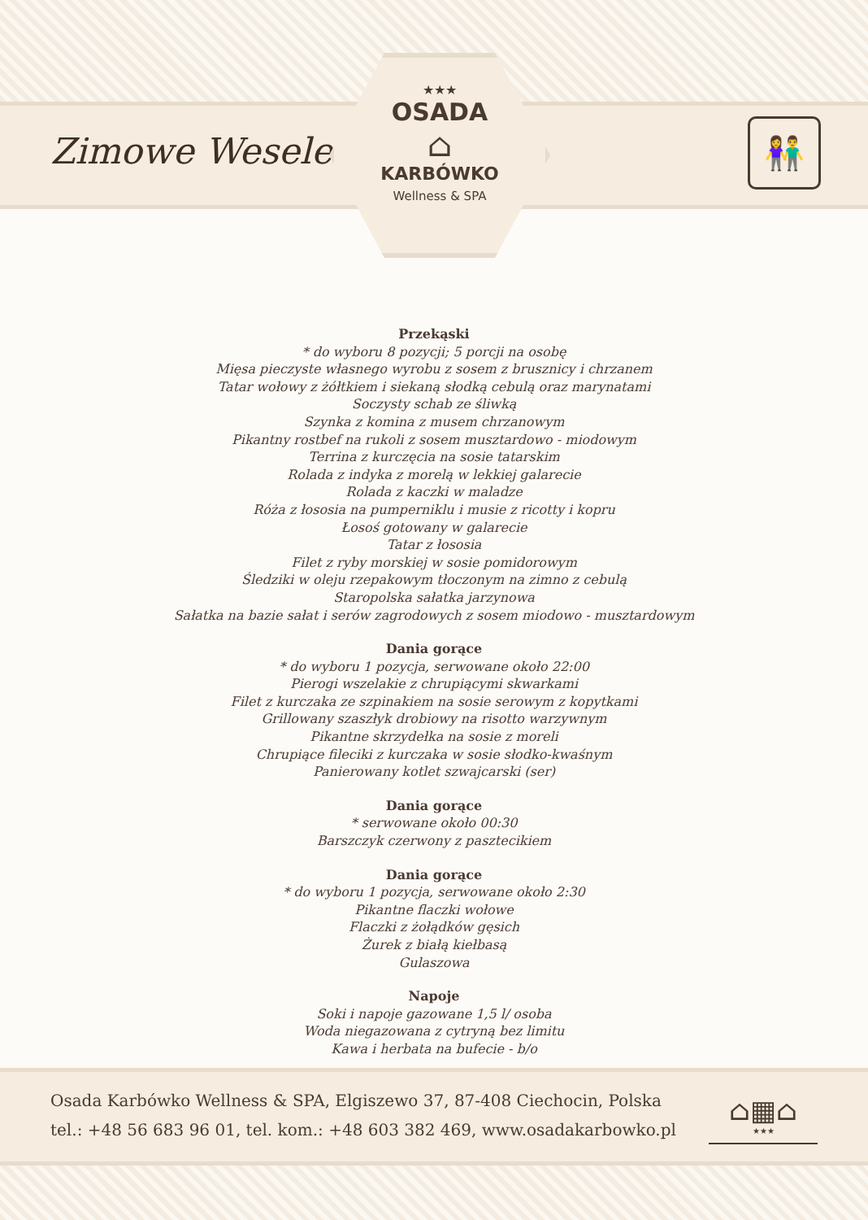Zimowe Wesele
★★★
OSADA
⌂
KARBÓWKO
Wellness & SPA
👫
Przekąski
* do wyboru 8 pozycji; 5 porcji na osobę
Mięsa pieczyste własnego wyrobu z sosem z brusznicy i chrzanem
Tatar wołowy z żółtkiem i siekaną słodką cebulą oraz marynatami
Soczysty schab ze śliwką
Szynka z komina z musem chrzanowym
Pikantny rostbef na rukoli z sosem musztardowo - miodowym
Terrina z kurczęcia na sosie tatarskim
Rolada z indyka z morelą w lekkiej galarecie
Rolada z kaczki w maladze
Róża z łososia na pumperniklu i musie z ricotty i kopru
Łosoś gotowany w galarecie
Tatar z łososia
Filet z ryby morskiej w sosie pomidorowym
Śledziki w oleju rzepakowym tłoczonym na zimno z cebulą
Staropolska sałatka jarzynowa
Sałatka na bazie sałat i serów zagrodowych z sosem miodowo - musztardowym
Dania gorące
* do wyboru 1 pozycja, serwowane około 22:00
Pierogi wszelakie z chrupiącymi skwarkami
Filet z kurczaka ze szpinakiem na sosie serowym z kopytkami
Grillowany szaszłyk drobiowy na risotto warzywnym
Pikantne skrzydełka na sosie z moreli
Chrupiące fileciki z kurczaka w sosie słodko-kwaśnym
Panierowany kotlet szwajcarski (ser)
Dania gorące
* serwowane około 00:30
Barszczyk czerwony z pasztecikiem
Dania gorące
* do wyboru 1 pozycja, serwowane około 2:30
Pikantne flaczki wołowe
Flaczki z żołądków gęsich
Żurek z białą kiełbasą
Gulaszowa
Napoje
Soki i napoje gazowane 1,5 l/ osoba
Woda niegazowana z cytryną bez limitu
Kawa i herbata na bufecie - b/o
Osada Karbówko Wellness & SPA, Elgiszewo 37, 87-408 Ciechocin, Polska
tel.: +48 56 683 96 01, tel. kom.: +48 603 382 469, www.osadakarbowko.pl
⌂▦⌂
★★★